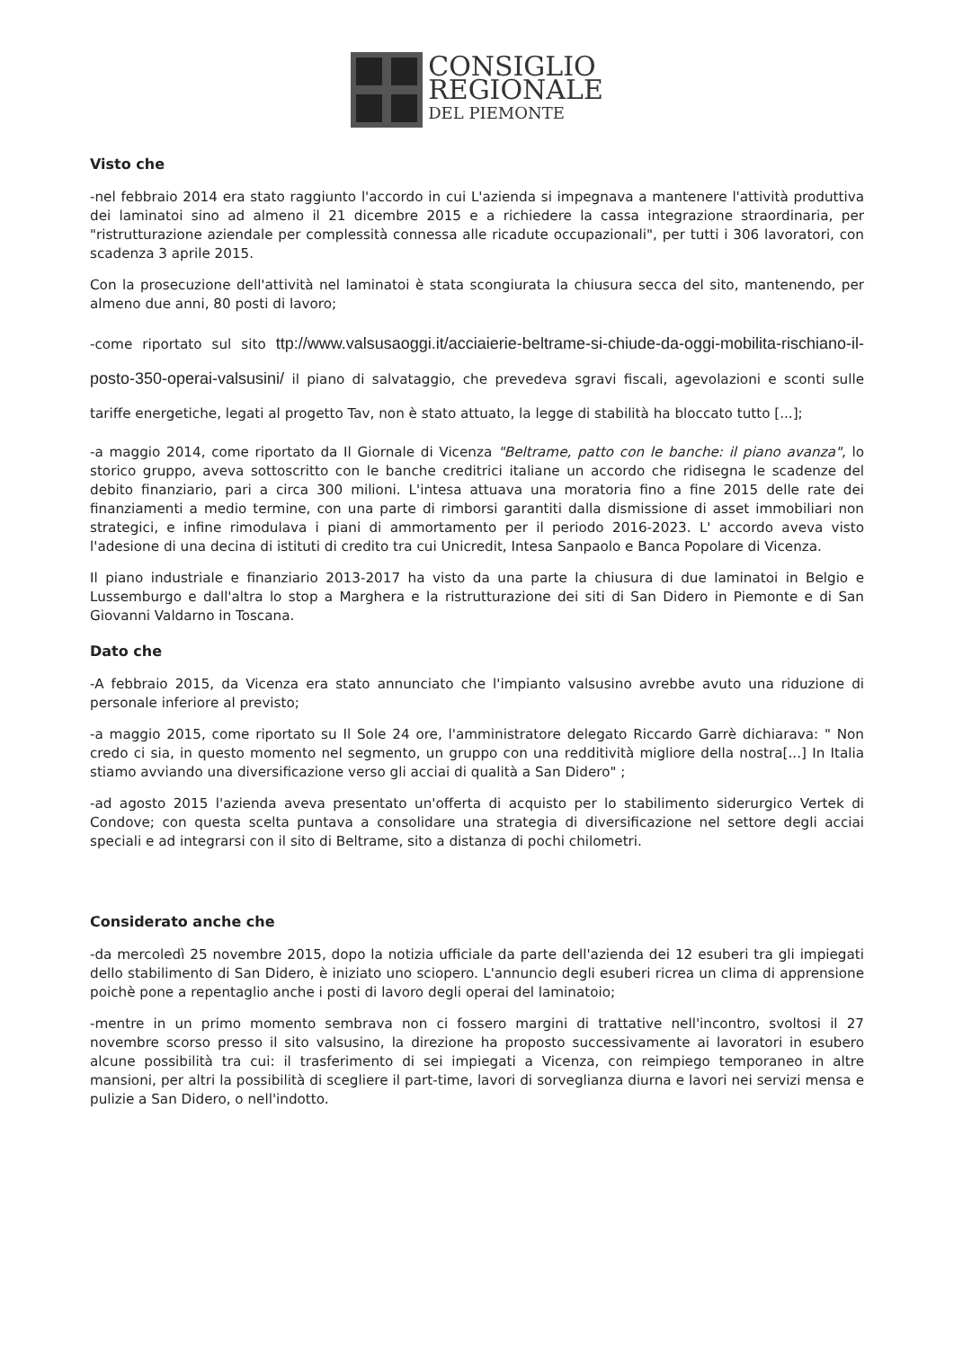CONSIGLIO
REGIONALE
DEL PIEMONTE
Visto che
-nel febbraio 2014 era stato raggiunto l'accordo in cui L'azienda si impegnava a mantenere l'attività produttiva dei laminatoi sino ad almeno il 21 dicembre 2015 e a richiedere la cassa integrazione straordinaria, per "ristrutturazione aziendale per complessità connessa alle ricadute occupazionali", per tutti i 306 lavoratori, con scadenza 3 aprile 2015.
Con la prosecuzione dell'attività nel laminatoi è stata scongiurata la chiusura secca del sito, mantenendo, per almeno due anni, 80 posti di lavoro;
-come riportato sul sito ttp://www.valsusaoggi.it/acciaierie-beltrame-si-chiude-da-oggi-mobilita-rischiano-il-posto-350-operai-valsusini/ il piano di salvataggio, che prevedeva sgravi fiscali, agevolazioni e sconti sulle tariffe energetiche, legati al progetto Tav, non è stato attuato, la legge di stabilità ha bloccato tutto [...];
-a maggio 2014, come riportato da Il Giornale di Vicenza "Beltrame, patto con le banche: il piano avanza", lo storico gruppo, aveva sottoscritto con le banche creditrici italiane un accordo che ridisegna le scadenze del debito finanziario, pari a circa 300 milioni. L'intesa attuava una moratoria fino a fine 2015 delle rate dei finanziamenti a medio termine, con una parte di rimborsi garantiti dalla dismissione di asset immobiliari non strategici, e infine rimodulava i piani di ammortamento per il periodo 2016-2023. L' accordo aveva visto l'adesione di una decina di istituti di credito tra cui Unicredit, Intesa Sanpaolo e Banca Popolare di Vicenza.
Il piano industriale e finanziario 2013-2017 ha visto da una parte la chiusura di due laminatoi in Belgio e Lussemburgo e dall'altra lo stop a Marghera e la ristrutturazione dei siti di San Didero in Piemonte e di San Giovanni Valdarno in Toscana.
Dato che
-A febbraio 2015, da Vicenza era stato annunciato che l'impianto valsusino avrebbe avuto una riduzione di personale inferiore al previsto;
-a maggio 2015, come riportato su Il Sole 24 ore, l'amministratore delegato Riccardo Garrè dichiarava: " Non credo ci sia, in questo momento nel segmento, un gruppo con una redditività migliore della nostra[...] In Italia stiamo avviando una diversificazione verso gli acciai di qualità a San Didero" ;
-ad agosto 2015 l'azienda aveva presentato un'offerta di acquisto per lo stabilimento siderurgico Vertek di Condove; con questa scelta puntava a consolidare una strategia di diversificazione nel settore degli acciai speciali e ad integrarsi con il sito di Beltrame, sito a distanza di pochi chilometri.
Considerato anche che
-da mercoledì 25 novembre 2015, dopo la notizia ufficiale da parte dell'azienda dei 12 esuberi tra gli impiegati dello stabilimento di San Didero, è iniziato uno sciopero. L'annuncio degli esuberi ricrea un clima di apprensione poichè pone a repentaglio anche i posti di lavoro degli operai del laminatoio;
-mentre in un primo momento sembrava non ci fossero margini di trattative nell'incontro, svoltosi il 27 novembre scorso presso il sito valsusino, la direzione ha proposto successivamente ai lavoratori in esubero alcune possibilità tra cui: il trasferimento di sei impiegati a Vicenza, con reimpiego temporaneo in altre mansioni, per altri la possibilità di scegliere il part-time, lavori di sorveglianza diurna e lavori nei servizi mensa e pulizie a San Didero, o nell'indotto.